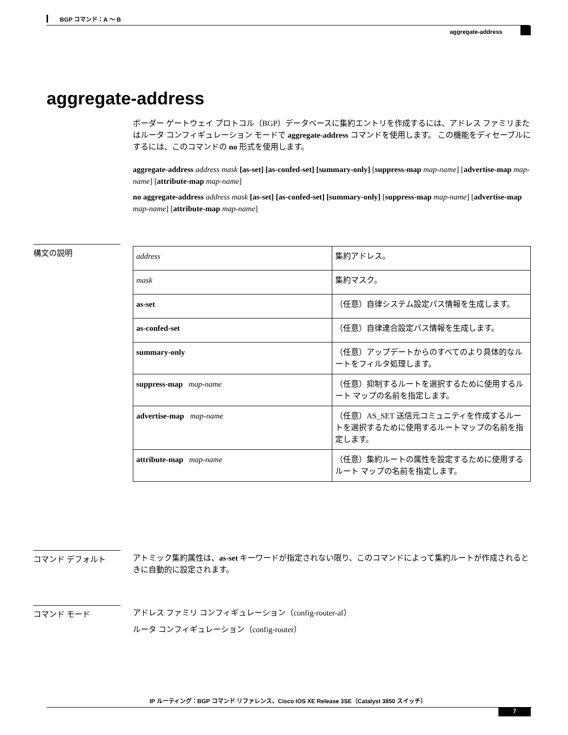BGP コマンド：A ～ B
aggregate-address
aggregate-address
ボーダー ゲートウェイ プロトコル（BGP）データベースに集約エントリを作成するには、アドレス ファミリまたはルータ コンフィギュレーション モードで aggregate-address コマンドを使用します。 この機能をディセーブルにするには、このコマンドの no 形式を使用します。
aggregate-address address mask [as-set] [as-confed-set] [summary-only] [suppress-map map-name] [advertise-map map-name] [attribute-map map-name]
no aggregate-address address mask [as-set] [as-confed-set] [summary-only] [suppress-map map-name] [advertise-map map-name] [attribute-map map-name]
構文の説明
| address | 集約アドレス。 |
| mask | 集約マスク。 |
| as-set | （任意）自律システム設定パス情報を生成します。 |
| as-confed-set | （任意）自律連合設定パス情報を生成します。 |
| summary-only | （任意）アップデートからのすべてのより具体的なルートをフィルタ処理します。 |
| suppress-map map-name | （任意）抑制するルートを選択するために使用するルート マップの名前を指定します。 |
| advertise-map map-name | （任意）AS_SET 送信元コミュニティを作成するルートを選択するために使用するルートマップの名前を指定します。 |
| attribute-map map-name | （任意）集約ルートの属性を設定するために使用するルート マップの名前を指定します。 |
コマンド デフォルト
アトミック集約属性は、as-set キーワードが指定されない限り、このコマンドによって集約ルートが作成されるときに自動的に設定されます。
コマンド モード
アドレス ファミリ コンフィギュレーション（config-router-af）
ルータ コンフィギュレーション（config-router）
IP ルーティング：BGP コマンド リファレンス、Cisco IOS XE Release 3SE（Catalyst 3850 スイッチ）
7